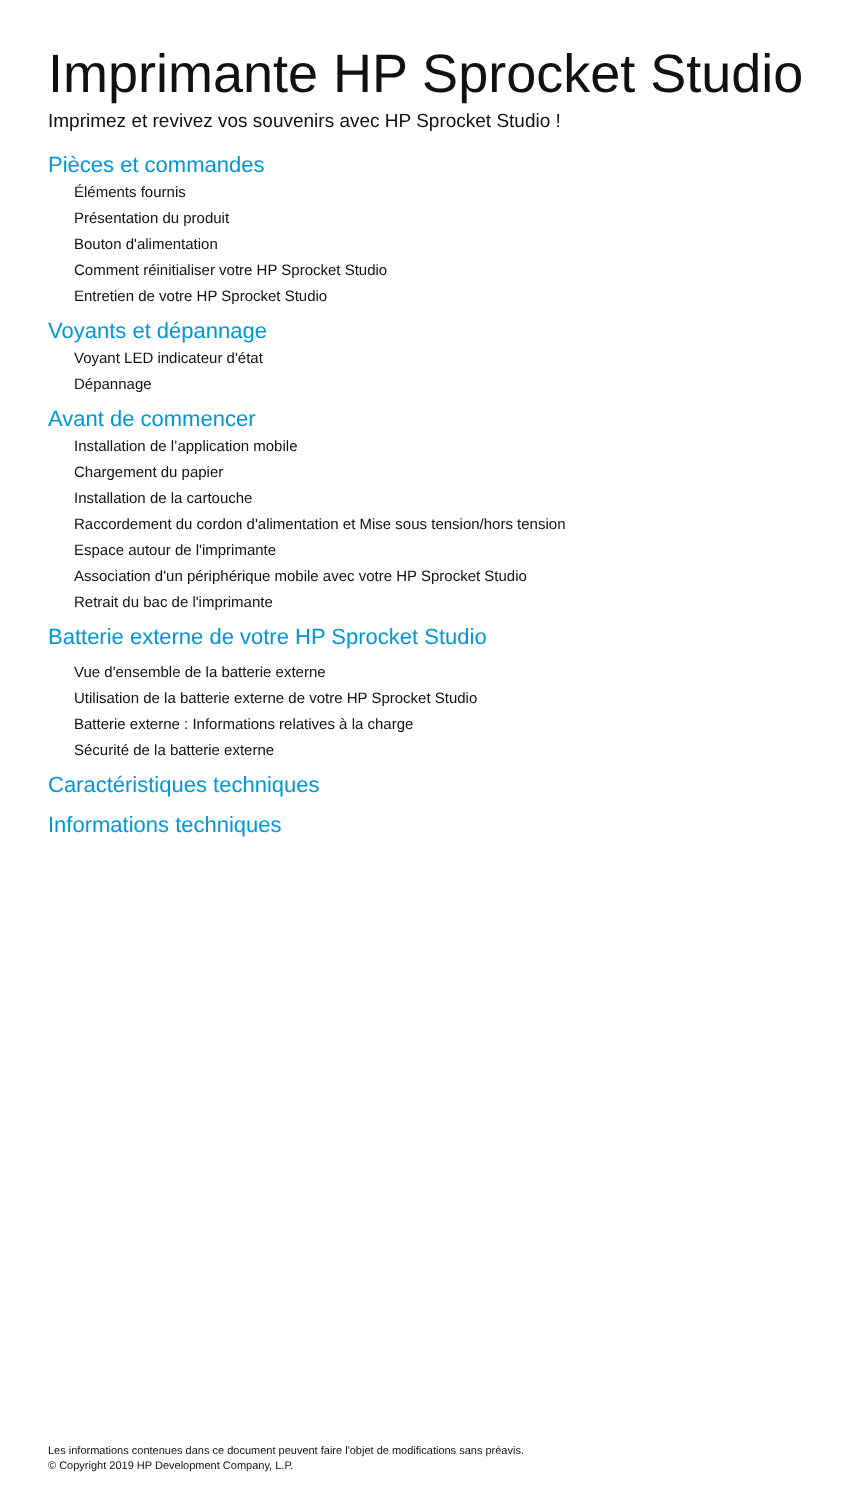Imprimante HP Sprocket Studio
Imprimez et revivez vos souvenirs avec HP Sprocket Studio !
Pièces et commandes
Éléments fournis
Présentation du produit
Bouton d'alimentation
Comment réinitialiser votre HP Sprocket Studio
Entretien de votre HP Sprocket Studio
Voyants et dépannage
Voyant LED indicateur d'état
Dépannage
Avant de commencer
Installation de l’application mobile
Chargement du papier
Installation de la cartouche
Raccordement du cordon d'alimentation et Mise sous tension/hors tension
Espace autour de l'imprimante
Association d'un périphérique mobile avec votre HP Sprocket Studio
Retrait du bac de l'imprimante
Batterie externe de votre HP Sprocket Studio
Vue d'ensemble de la batterie externe
Utilisation de la batterie externe de votre HP Sprocket Studio
Batterie externe : Informations relatives à la charge
Sécurité de la batterie externe
Caractéristiques techniques
Informations techniques
Les informations contenues dans ce document peuvent faire l'objet de modifications sans préavis.
© Copyright 2019 HP Development Company, L.P.